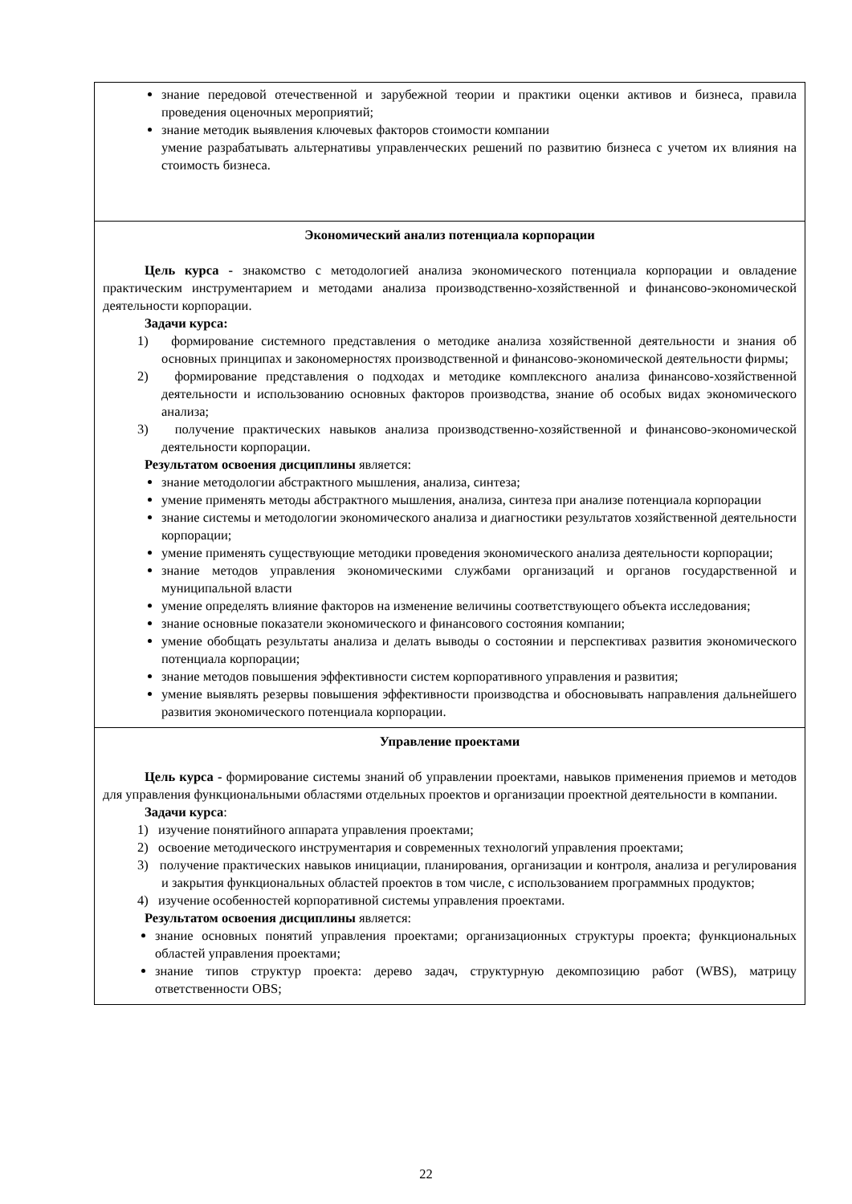| знание передовой отечественной и зарубежной теории и практики оценки активов и бизнеса, правила проведения оценочных мероприятий; знание методик выявления ключевых факторов стоимости компании умение разрабатывать альтернативы управленческих решений по развитию бизнеса с учетом их влияния на стоимость бизнеса. |
| Экономический анализ потенциала корпорации Цель курса - знакомство с методологией анализа экономического потенциала корпорации и овладение практическим инструментарием и методами анализа производственно-хозяйственной и финансово-экономической деятельности корпорации. Задачи курса: 1) формирование системного представления о методике анализа хозяйственной деятельности и знания об основных принципах и закономерностях производственной и финансово-экономической деятельности фирмы; 2) формирование представления о подходах и методике комплексного анализа финансово-хозяйственной деятельности и использованию основных факторов производства, знание об особых видах экономического анализа; 3) получение практических навыков анализа производственно-хозяйственной и финансово-экономической деятельности корпорации. Результатом освоения дисциплины является: знание методологии абстрактного мышления, анализа, синтеза; умение применять методы абстрактного мышления, анализа, синтеза при анализе потенциала корпорации знание системы и методологии экономического анализа и диагностики результатов хозяйственной деятельности корпорации; умение применять существующие методики проведения экономического анализа деятельности корпорации; знание методов управления экономическими службами организаций и органов государственной и муниципальной власти умение определять влияние факторов на изменение величины соответствующего объекта исследования; знание основные показатели экономического и финансового состояния компании; умение обобщать результаты анализа и делать выводы о состоянии и перспективах развития экономического потенциала корпорации; знание методов повышения эффективности систем корпоративного управления и развития; умение выявлять резервы повышения эффективности производства и обосновывать направления дальнейшего развития экономического потенциала корпорации. |
| Управление проектами Цель курса - формирование системы знаний об управлении проектами, навыков применения приемов и методов для управления функциональными областями отдельных проектов и организации проектной деятельности в компании. Задачи курса : 1) изучение понятийного аппарата управления проектами; 2) освоение методического инструментария и современных технологий управления проектами; 3) получение практических навыков инициации, планирования, организации и контроля, анализа и регулирования и закрытия функциональных областей проектов в том числе, с использованием программных продуктов; 4) изучение особенностей корпоративной системы управления проектами. Результатом освоения дисциплины является: знание основных понятий управления проектами; организационных структуры проекта; функциональных областей управления проектами; знание типов структур проекта: дерево задач, структурную декомпозицию работ (WBS), матрицу ответственности OBS; |
22